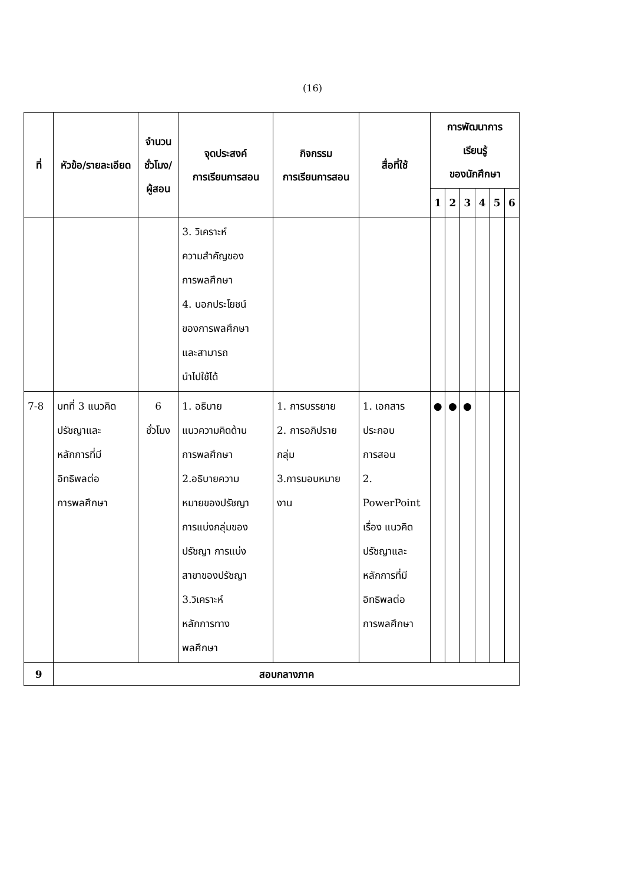(16)
| ที่ | หัวข้อ/รายละเอียด | จำนวน ชั่วโมง/ ผู้สอน | จุดประสงค์ การเรียนการสอน | กิจกรรม การเรียนการสอน | สื่อที่ใช้ | การพัฒนาการ เรียนรู้ ของนักศึกษา | | | | | |
| --- | --- | --- | --- | --- | --- | --- | --- | --- | --- | --- | --- |
| | | | | | | 1 | 2 | 3 | 4 | 5 | 6 |
| | | | 3. วิเคราะห์ ความสำคัญของ การพลศึกษา 4. บอกประโยชน์ ของการพลศึกษา และสามารถ นำไปใช้ได้ | | | | | | | | |
| 7-8 | บทที่ 3 แนวคิด ปรัชญาและ หลักการที่มี อิทธิพลต่อ การพลศึกษา | 6 ชั่วโมง | 1. อธิบาย แนวความคิดด้าน การพลศึกษา 2.อธิบายความ หมายของปรัชญา การแบ่งกลุ่มของ ปรัชญา การแบ่ง สาขาของปรัชญา 3.วิเคราะห์ หลักการทาง พลศึกษา | 1. การบรรยาย 2. การอภิปราย กลุ่ม 3.การมอบหมาย งาน | 1. เอกสาร ประกอบ การสอน 2. PowerPoint เรื่อง แนวคิด ปรัชญาและ หลักการที่มี อิทธิพลต่อ การพลศึกษา | ● | ● | ● | | | |
| 9 | สอบกลางภาค | | | | | | | | | | |